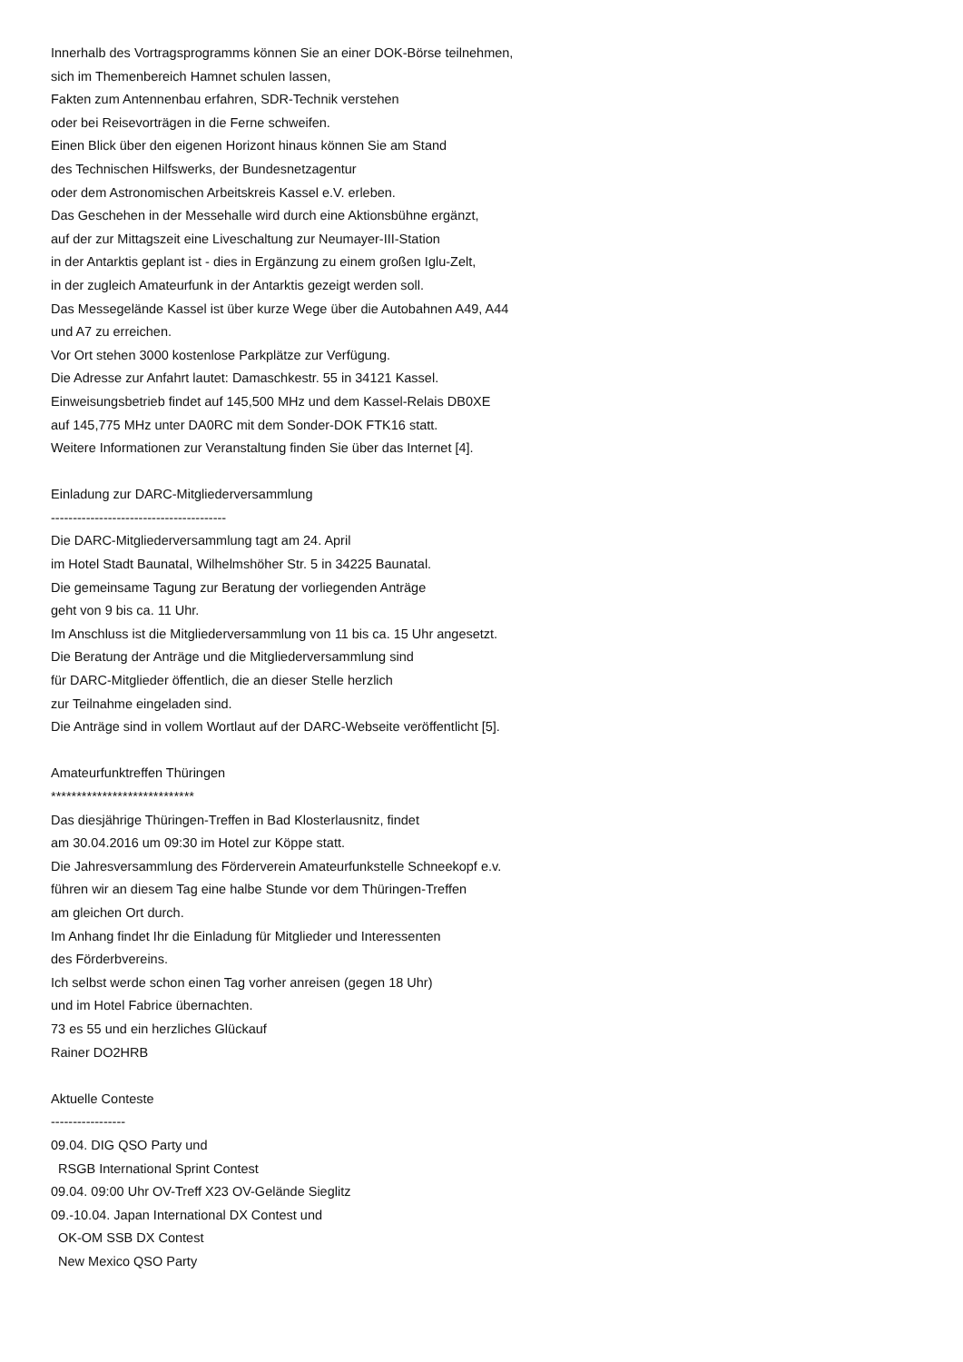Innerhalb des Vortragsprogramms können Sie an einer DOK-Börse teilnehmen, sich im Themenbereich Hamnet schulen lassen, Fakten zum Antennenbau erfahren, SDR-Technik verstehen oder bei Reisevorträgen in die Ferne schweifen. Einen Blick über den eigenen Horizont hinaus können Sie am Stand des Technischen Hilfswerks, der Bundesnetzagentur oder dem Astronomischen Arbeitskreis Kassel e.V. erleben. Das Geschehen in der Messehalle wird durch eine Aktionsbühne ergänzt, auf der zur Mittagszeit eine Liveschaltung zur Neumayer-III-Station in der Antarktis geplant ist - dies in Ergänzung zu einem großen Iglu-Zelt, in der zugleich Amateurfunk in der Antarktis gezeigt werden soll. Das Messegelände Kassel ist über kurze Wege über die Autobahnen A49, A44 und A7 zu erreichen. Vor Ort stehen 3000 kostenlose Parkplätze zur Verfügung. Die Adresse zur Anfahrt lautet: Damaschkestr. 55 in 34121 Kassel. Einweisungsbetrieb findet auf 145,500 MHz und dem Kassel-Relais DB0XE auf 145,775 MHz unter DA0RC mit dem Sonder-DOK FTK16 statt. Weitere Informationen zur Veranstaltung finden Sie über das Internet [4]. Einladung zur DARC-Mitgliederversammlung ---------------------------------------- Die DARC-Mitgliederversammlung tagt am 24. April im Hotel Stadt Baunatal, Wilhelmshöher Str. 5 in 34225 Baunatal. Die gemeinsame Tagung zur Beratung der vorliegenden Anträge geht von 9 bis ca. 11 Uhr. Im Anschluss ist die Mitgliederversammlung von 11 bis ca. 15 Uhr angesetzt. Die Beratung der Anträge und die Mitgliederversammlung sind für DARC-Mitglieder öffentlich, die an dieser Stelle herzlich zur Teilnahme eingeladen sind. Die Anträge sind in vollem Wortlaut auf der DARC-Webseite veröffentlicht [5]. Amateurfunktreffen Thüringen **************************** Das diesjährige Thüringen-Treffen in Bad Klosterlausnitz, findet am 30.04.2016 um 09:30 im Hotel zur Köppe statt. Die Jahresversammlung des Förderverein Amateurfunkstelle Schneekopf e.v. führen wir an diesem Tag eine halbe Stunde vor dem Thüringen-Treffen am gleichen Ort durch. Im Anhang findet Ihr die Einladung für Mitglieder und Interessenten des Förderbvereins. Ich selbst werde schon einen Tag vorher anreisen (gegen 18 Uhr) und im Hotel Fabrice übernachten. 73 es 55 und ein herzliches Glückauf Rainer DO2HRB Aktuelle Conteste ----------------- 09.04. DIG QSO Party und RSGB International Sprint Contest 09.04. 09:00 Uhr OV-Treff X23 OV-Gelände Sieglitz 09.-10.04. Japan International DX Contest und OK-OM SSB DX Contest New Mexico QSO Party